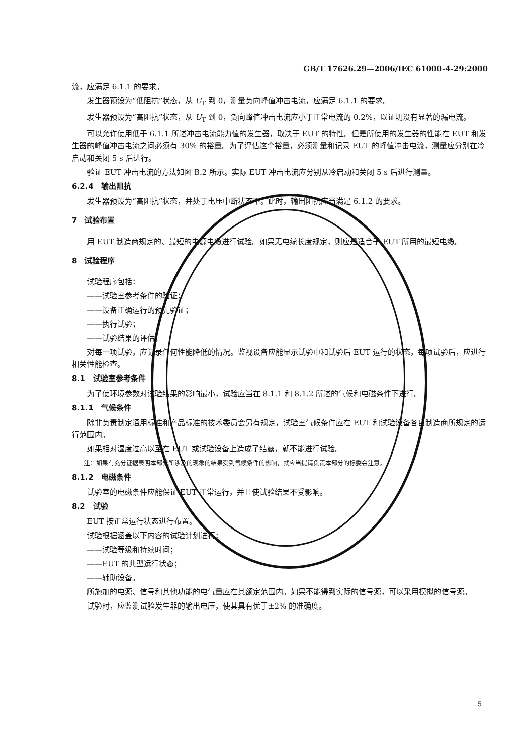GB/T 17626.29—2006/IEC 61000-4-29:2000
流，应满足 6.1.1 的要求。
发生器预设为“低阻抗”状态，从 U<sub>T</sub> 到 0，测量负向峰值冲击电流，应满足 6.1.1 的要求。
发生器预设为“高阻抗”状态，从 U<sub>T</sub> 到 0，负向峰值冲击电流应小于正常电流的 0.2%，以证明没有显著的漏电流。
可以允许使用低于 6.1.1 所述冲击电流能力值的发生器，取决于 EUT 的特性。但是所使用的发生器的性能在 EUT 和发生器的峰值冲击电流之间必须有 30% 的裕量。为了评估这个裕量，必须测量和记录 EUT 的峰值冲击电流，测量应分别在冷启动和关闭 5 s 后进行。
验证 EUT 冲击电流的方法如图 B.2 所示。实际 EUT 冲击电流应分别从冷启动和关闭 5 s 后进行测量。
6.2.4　输出阻抗
发生器预设为“高阻抗”状态，并处于电压中断状态下。此时，输出阻抗应当满足 6.1.2 的要求。
7　试验布置
用 EUT 制造商规定的、最短的电源电缆进行试验。如果无电缆长度规定，则应是适合于 EUT 所用的最短电缆。
8　试验程序
试验程序包括：
——试验室参考条件的验证；
——设备正确运行的预先验证；
——执行试验；
——试验结果的评估。
对每一项试验，应记录任何性能降低的情况。监视设备应能显示试验中和试验后 EUT 运行的状态，每项试验后，应进行相关性能检查。
8.1　试验室参考条件
为了使环境参数对试验结果的影响最小，试验应当在 8.1.1 和 8.1.2 所述的气候和电磁条件下进行。
8.1.1　气候条件
除非负责制定通用标准和产品标准的技术委员会另有规定，试验室气候条件应在 EUT 和试验设备各自制造商所规定的运行范围内。
如果相对湿度过高以至在 EUT 或试验设备上造成了结露，就不能进行试验。
注：如果有充分证据表明本部分所涉及的现象的结果受到气候条件的影响，就应当提请负责本部分的标委会注意。
8.1.2　电磁条件
试验室的电磁条件应能保证 EUT 正常运行，并且使试验结果不受影响。
8.2　试验
EUT 按正常运行状态进行布置。
试验根据涵盖以下内容的试验计划进行：
——试验等级和持续时间；
——EUT 的典型运行状态；
——辅助设备。
所施加的电源、信号和其他功能的电气量应在其额定范围内。如果不能得到实际的信号源，可以采用模拟的信号源。
试验时，应监测试验发生器的输出电压，使其具有优于±2% 的准确度。
5